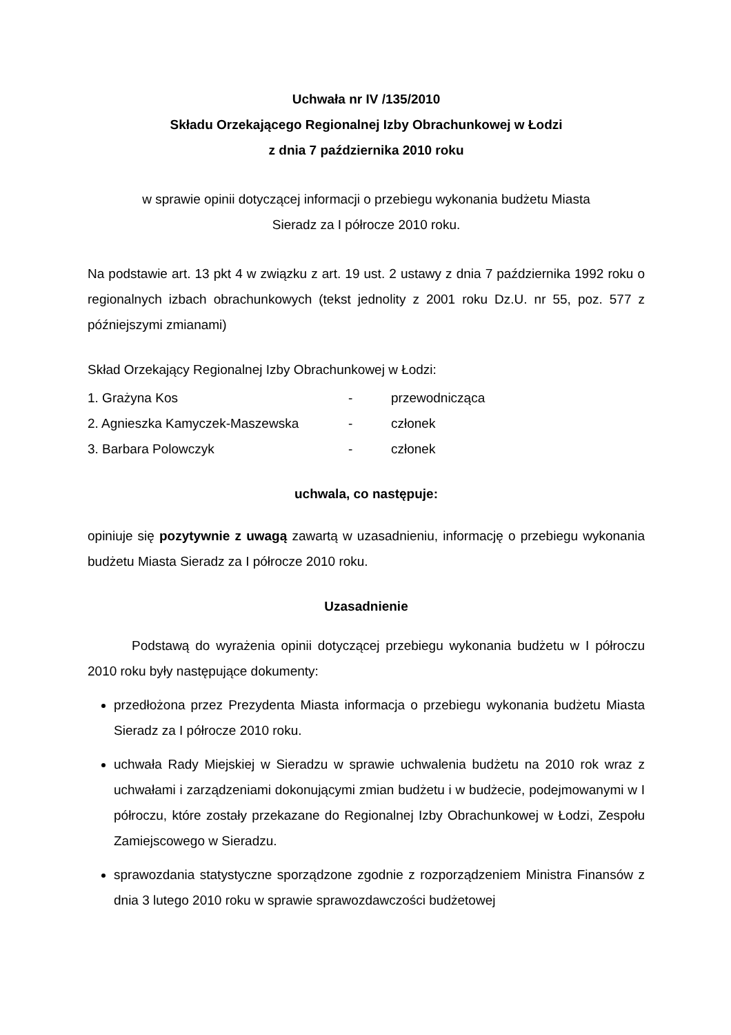Uchwała nr IV /135/2010
Składu Orzekającego Regionalnej Izby Obrachunkowej w Łodzi
z dnia 7 października 2010 roku
w sprawie opinii dotyczącej informacji o przebiegu wykonania budżetu Miasta
Sieradz za I półrocze 2010 roku.
Na podstawie art. 13 pkt 4 w związku z art. 19 ust. 2 ustawy z dnia 7 października 1992 roku o regionalnych izbach obrachunkowych (tekst jednolity z 2001 roku Dz.U. nr 55, poz. 577 z późniejszymi zmianami)
Skład Orzekający Regionalnej Izby Obrachunkowej w Łodzi:
| 1. Grażyna Kos | - | przewodnicząca |
| 2. Agnieszka Kamyczek-Maszewska | - | członek |
| 3. Barbara Polowczyk | - | członek |
uchwala, co następuje:
opiniuje się pozytywnie z uwagą zawartą w uzasadnieniu, informację o przebiegu wykonania budżetu Miasta Sieradz za I półrocze 2010 roku.
Uzasadnienie
Podstawą do wyrażenia opinii dotyczącej przebiegu wykonania budżetu w I półroczu 2010 roku były następujące dokumenty:
przedłożona przez Prezydenta Miasta informacja o przebiegu wykonania budżetu Miasta Sieradz za I półrocze 2010 roku.
uchwała Rady Miejskiej w Sieradzu w sprawie uchwalenia budżetu na 2010 rok wraz z uchwałami i zarządzeniami dokonującymi zmian budżetu i w budżecie, podejmowanymi w I półroczu, które zostały przekazane do Regionalnej Izby Obrachunkowej w Łodzi, Zespołu Zamiejscowego w Sieradzu.
sprawozdania statystyczne sporządzone zgodnie z rozporządzeniem Ministra Finansów z dnia 3 lutego 2010 roku w sprawie sprawozdawczości budżetowej